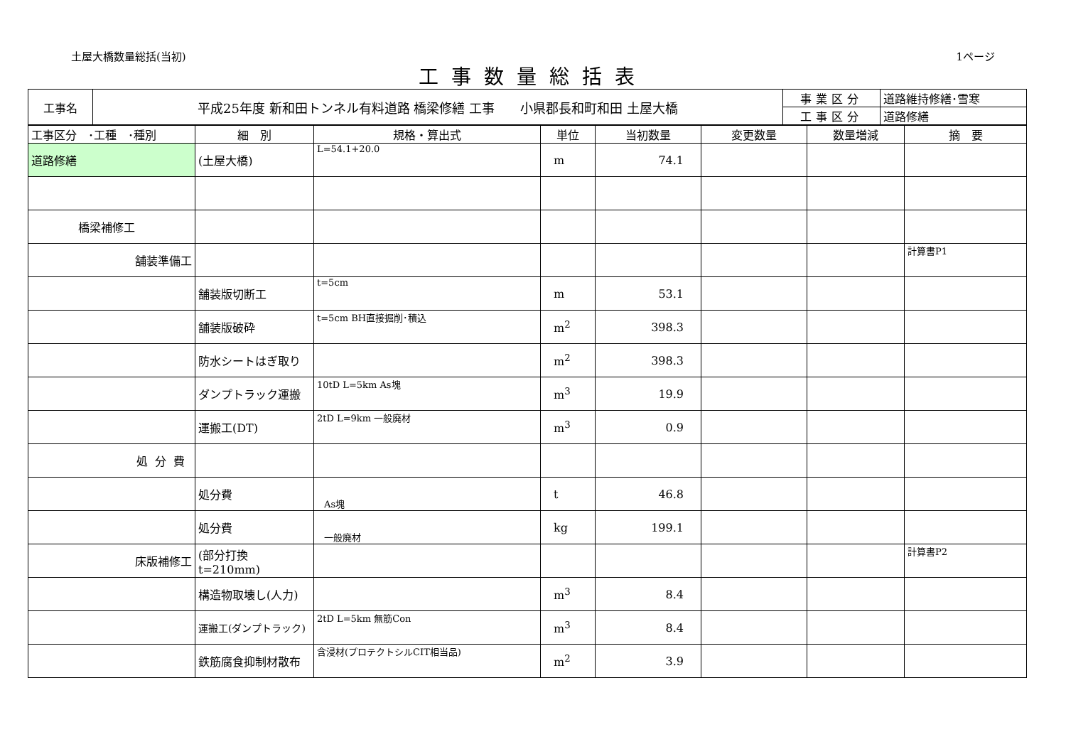土屋大橋数量総括(当初) 1ページ
工事数量総括表
| 工事名 | 平成25年度 新和田トンネル有料道路 橋梁修繕 工事 小県郡長和町和田 土屋大橋 | 事業区分 | 道路維持修繕･雪寒 |
| | | 工事区分 | 道路修繕 |
| 工事区分 ･工種 ･種別 | 細 別 | 規格・算出式 | 単位 | 当初数量 | 変更数量 | 数量増減 | 摘 要 |
| 道路修繕 | (土屋大橋) | L=54.1+20.0 | m | 74.1 | | | |
| 橋梁補修工 | | | | | | | |
| 舗装準備工 | | | | | | | 計算書P1 |
| | 舗装版切断工 | t=5cm | m | 53.1 | | | |
| | 舗装版破砕 | t=5cm BH直接掘削･積込 | m<sup>2</sup> | 398.3 | | | |
| | 防水シートはぎ取り | | m<sup>2</sup> | 398.3 | | | |
| | ダンプトラック運搬 | 10tD L=5km As塊 | m<sup>3</sup> | 19.9 | | | |
| | 運搬工(DT) | 2tD L=9km 一般廃材 | m<sup>3</sup> | 0.9 | | | |
| 処分費 | | | | | | | |
| | 処分費 | As塊 | t | 46.8 | | | |
| | 処分費 | 一般廃材 | kg | 199.1 | | | |
| 床版補修工 | (部分打換 t=210mm) | | | | | | 計算書P2 |
| | 構造物取壊し(人力) | | m<sup>3</sup> | 8.4 | | | |
| | 運搬工(ダンプトラック) | 2tD L=5km 無筋Con | m<sup>3</sup> | 8.4 | | | |
| | 鉄筋腐食抑制材散布 | 含浸材(プロテクトシルCIT相当品) | m<sup>2</sup> | 3.9 | | | |